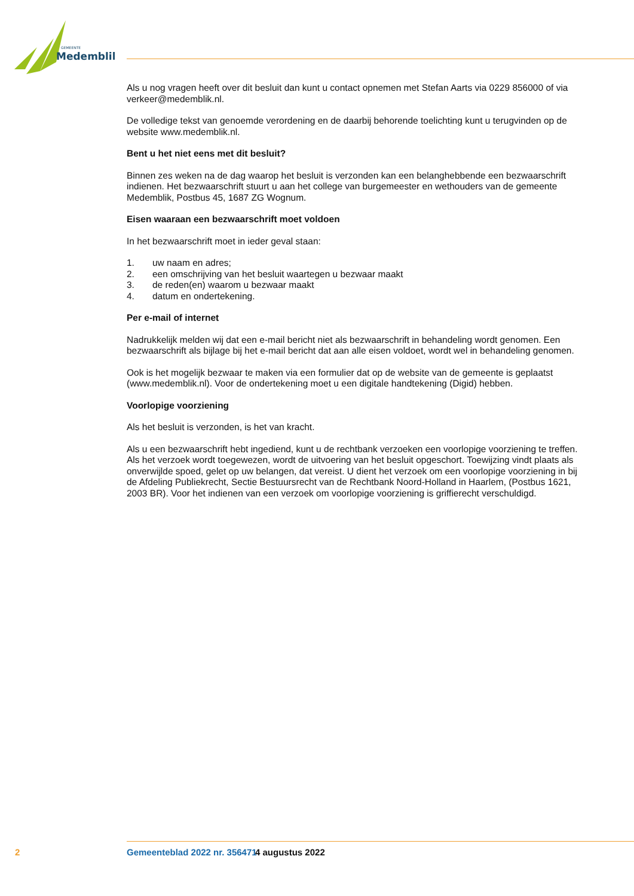GEMEENTE
Medemblik
Als u nog vragen heeft over dit besluit dan kunt u contact opnemen met Stefan Aarts via 0229 856000 of via verkeer@medemblik.nl.
De volledige tekst van genoemde verordening en de daarbij behorende toelichting kunt u terugvinden op de website www.medemblik.nl.
Bent u het niet eens met dit besluit?
Binnen zes weken na de dag waarop het besluit is verzonden kan een belanghebbende een bezwaarschrift indienen. Het bezwaarschrift stuurt u aan het college van burgemeester en wethouders van de gemeente Medemblik, Postbus 45, 1687 ZG Wognum.
Eisen waaraan een bezwaarschrift moet voldoen
In het bezwaarschrift moet in ieder geval staan:
1. uw naam en adres;
2. een omschrijving van het besluit waartegen u bezwaar maakt
3. de reden(en) waarom u bezwaar maakt
4. datum en ondertekening.
Per e-mail of internet
Nadrukkelijk melden wij dat een e-mail bericht niet als bezwaarschrift in behandeling wordt genomen. Een bezwaarschrift als bijlage bij het e-mail bericht dat aan alle eisen voldoet, wordt wel in behandeling genomen.
Ook is het mogelijk bezwaar te maken via een formulier dat op de website van de gemeente is geplaatst (www.medemblik.nl). Voor de ondertekening moet u een digitale handtekening (Digid) hebben.
Voorlopige voorziening
Als het besluit is verzonden, is het van kracht.
Als u een bezwaarschrift hebt ingediend, kunt u de rechtbank verzoeken een voorlopige voorziening te treffen. Als het verzoek wordt toegewezen, wordt de uitvoering van het besluit opgeschort. Toewijzing vindt plaats als onverwijlde spoed, gelet op uw belangen, dat vereist. U dient het verzoek om een voorlopige voorziening in bij de Afdeling Publiekrecht, Sectie Bestuursrecht van de Rechtbank Noord-Holland in Haarlem, (Postbus 1621, 2003 BR). Voor het indienen van een verzoek om voorlopige voorziening is griffierecht verschuldigd.
2 Gemeenteblad 2022 nr. 356471 4 augustus 2022